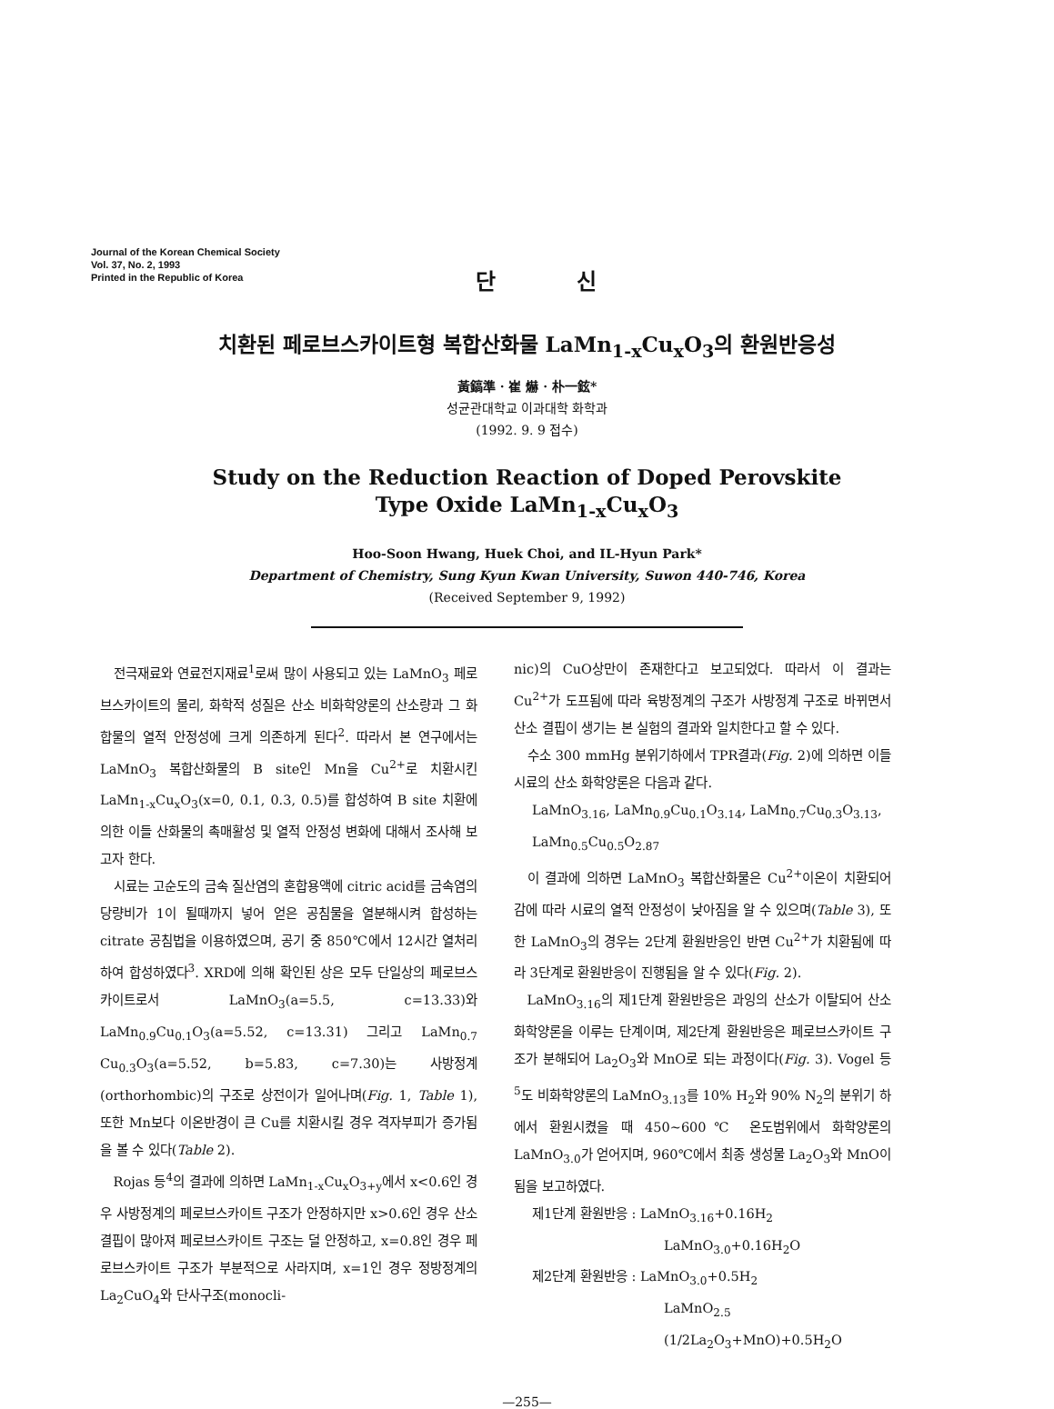Journal of the Korean Chemical Society
Vol. 37, No. 2, 1993
Printed in the Republic of Korea
단 신
치환된 페로브스카이트형 복합산화물 LaMn<sub>1-x</sub>Cu<sub>x</sub>O<sub>3</sub>의 환원반응성
黃鎬準 · 崔 爀 · 朴一鉉*
성균관대학교 이과대학 화학과
(1992. 9. 9 접수)
Study on the Reduction Reaction of Doped Perovskite
Type Oxide LaMn<sub>1-x</sub>Cu<sub>x</sub>O<sub>3</sub>
Hoo-Soon Hwang, Huek Choi, and IL-Hyun Park*
Department of Chemistry, Sung Kyun Kwan University, Suwon 440-746, Korea
(Received September 9, 1992)
전극재료와 연료전지재료<sup>1</sup>로써 많이 사용되고 있는 LaMnO<sub>3</sub> 페로브스카이트의 물리, 화학적 성질은 산소 비화학양론의 산소량과 그 화합물의 열적 안정성에 크게 의존하게 된다<sup>2</sup>. 따라서 본 연구에서는 LaMnO<sub>3</sub> 복합산화물의 B site인 Mn을 Cu<sup>2+</sup>로 치환시킨 LaMn<sub>1-x</sub>Cu<sub>x</sub>O<sub>3</sub>(x=0, 0.1, 0.3, 0.5)를 합성하여 B site 치환에 의한 이들 산화물의 촉매활성 및 열적 안정성 변화에 대해서 조사해 보고자 한다.
시료는 고순도의 금속 질산염의 혼합용액에 citric acid를 금속염의 당량비가 1이 될때까지 넣어 얻은 공침물을 열분해시켜 합성하는 citrate 공침법을 이용하였으며, 공기 중 850℃에서 12시간 열처리하여 합성하였다<sup>3</sup>. XRD에 의해 확인된 상은 모두 단일상의 페로브스카이트로서 LaMnO<sub>3</sub>(a=5.5, c=13.33)와 LaMn<sub>0.9</sub>Cu<sub>0.1</sub>O<sub>3</sub>(a=5.52, c=13.31) 그리고 LaMn<sub>0.7</sub> Cu<sub>0.3</sub>O<sub>3</sub>(a=5.52, b=5.83, c=7.30)는 사방정계(orthorhombic)의 구조로 상전이가 일어나며(Fig. 1, Table 1), 또한 Mn보다 이온반경이 큰 Cu를 치환시킬 경우 격자부피가 증가됨을 볼 수 있다(Table 2).
Rojas 등<sup>4</sup>의 결과에 의하면 LaMn<sub>1-x</sub>Cu<sub>x</sub>O<sub>3+y</sub>에서 x<0.6인 경우 사방정계의 페로브스카이트 구조가 안정하지만 x>0.6인 경우 산소 결핍이 많아져 페로브스카이트 구조는 덜 안정하고, x=0.8인 경우 페로브스카이트 구조가 부분적으로 사라지며, x=1인 경우 정방정계의 La<sub>2</sub>CuO<sub>4</sub>와 단사구조(monocli-
nic)의 CuO상만이 존재한다고 보고되었다. 따라서 이 결과는 Cu<sup>2+</sup>가 도프됨에 따라 육방정계의 구조가 사방정계 구조로 바뀌면서 산소 결핍이 생기는 본 실험의 결과와 일치한다고 할 수 있다.
수소 300 mmHg 분위기하에서 TPR결과(Fig. 2)에 의하면 이들 시료의 산소 화학양론은 다음과 같다.
LaMnO<sub>3.16</sub>, LaMn<sub>0.9</sub>Cu<sub>0.1</sub>O<sub>3.14</sub>, LaMn<sub>0.7</sub>Cu<sub>0.3</sub>O<sub>3.13</sub>,
LaMn<sub>0.5</sub>Cu<sub>0.5</sub>O<sub>2.87</sub>
이 결과에 의하면 LaMnO<sub>3</sub> 복합산화물은 Cu<sup>2+</sup>이온이 치환되어감에 따라 시료의 열적 안정성이 낮아짐을 알 수 있으며(Table 3), 또한 LaMnO<sub>3</sub>의 경우는 2단계 환원반응인 반면 Cu<sup>2+</sup>가 치환됨에 따라 3단계로 환원반응이 진행됨을 알 수 있다(Fig. 2).
LaMnO<sub>3.16</sub>의 제1단계 환원반응은 과잉의 산소가 이탈되어 산소화학양론을 이루는 단계이며, 제2단계 환원반응은 페로브스카이트 구조가 분해되어 La<sub>2</sub>O<sub>3</sub>와 MnO로 되는 과정이다(Fig. 3). Vogel 등<sup>5</sup>도 비화학양론의 LaMnO<sub>3.13</sub>를 10% H<sub>2</sub>와 90% N<sub>2</sub>의 분위기 하에서 환원시켰을 때 450~600℃ 온도범위에서 화학양론의 LaMnO<sub>3.0</sub>가 얻어지며, 960℃에서 최종 생성물 La<sub>2</sub>O<sub>3</sub>와 MnO이 됨을 보고하였다.
제1단계 환원반응 : LaMnO<sub>3.16</sub>+0.16H<sub>2</sub>
LaMnO<sub>3.0</sub>+0.16H<sub>2</sub>O
제2단계 환원반응 : LaMnO<sub>3.0</sub>+0.5H<sub>2</sub>
LaMnO<sub>2.5</sub>
(1/2La<sub>2</sub>O<sub>3</sub>+MnO)+0.5H<sub>2</sub>O
—255—